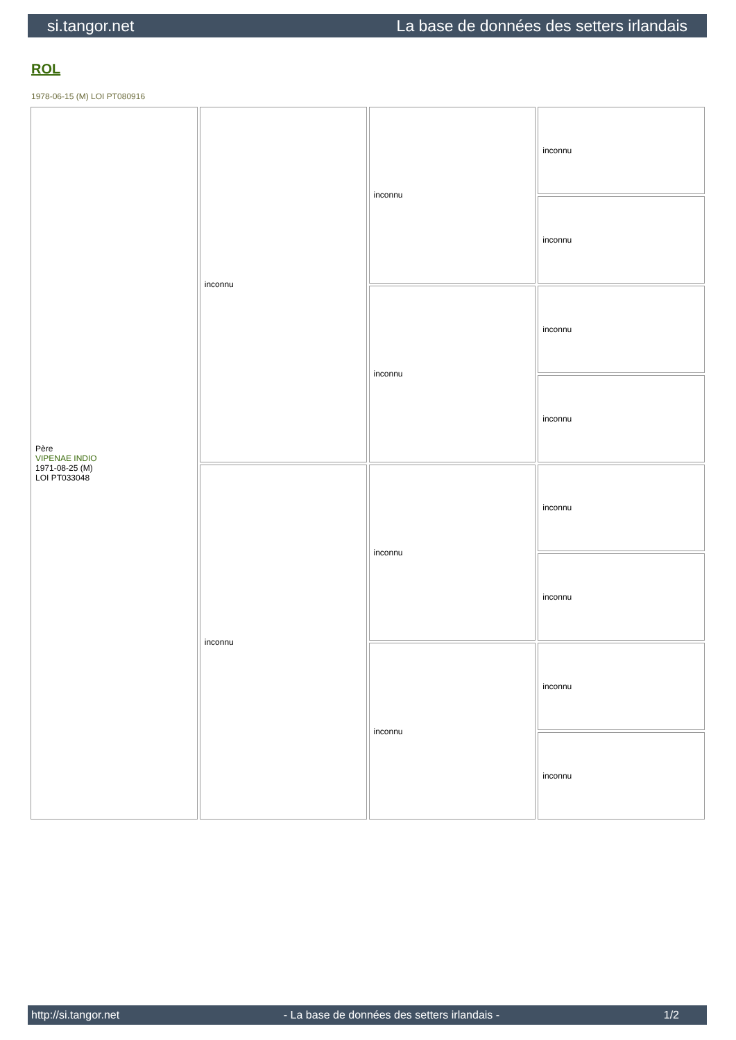si.tangor.net La base de données des setters irlandais
ROL
1978-06-15 (M) LOI PT080916
| Père VIPENAE INDIO 1971-08-25 (M) LOI PT033048 | inconnu | inconnu | inconnu |
| | | | inconnu |
| | | inconnu | inconnu |
| | | | inconnu |
| | inconnu | inconnu | inconnu |
| | | | inconnu |
| | | inconnu | inconnu |
| | | | inconnu |
http://si.tangor.net - La base de données des setters irlandais - 1/2